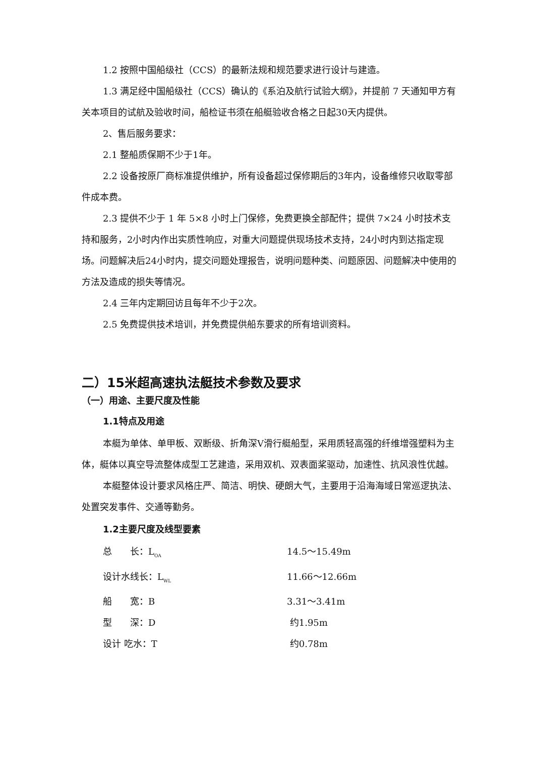1.2 按照中国船级社（CCS）的最新法规和规范要求进行设计与建造。
1.3 满足经中国船级社（CCS）确认的《系泊及航行试验大纲》，并提前 7 天通知甲方有关本项目的试航及验收时间，船检证书须在船艇验收合格之日起30天内提供。
2、售后服务要求：
2.1 整船质保期不少于1年。
2.2 设备按原厂商标准提供维护，所有设备超过保修期后的3年内，设备维修只收取零部件成本费。
2.3 提供不少于 1 年 5×8 小时上门保修，免费更换全部配件；提供 7×24 小时技术支持和服务，2小时内作出实质性响应，对重大问题提供现场技术支持，24小时内到达指定现场。问题解决后24小时内，提交问题处理报告，说明问题种类、问题原因、问题解决中使用的方法及造成的损失等情况。
2.4 三年内定期回访且每年不少于2次。
2.5 免费提供技术培训，并免费提供船东要求的所有培训资料。
二）15米超高速执法艇技术参数及要求
（一）用途、主要尺度及性能
1.1特点及用途
本艇为单体、单甲板、双断级、折角深V滑行艇船型，采用质轻高强的纤维增强塑料为主体，艇体以真空导流整体成型工艺建造，采用双机、双表面桨驱动，加速性、抗风浪性优越。
本艇整体设计要求风格庄严、简洁、明快、硬朗大气，主要用于沿海海域日常巡逻执法、处置突发事件、交通等勤务。
1.2主要尺度及线型要素
总　　长：L<sub>OA</sub> 14.5～15.49m
设计水线长：L<sub>WL</sub> 11.66～12.66m
船　　宽：B 3.31～3.41m
型　　深：D 约1.95m
设计 吃水：T 约0.78m